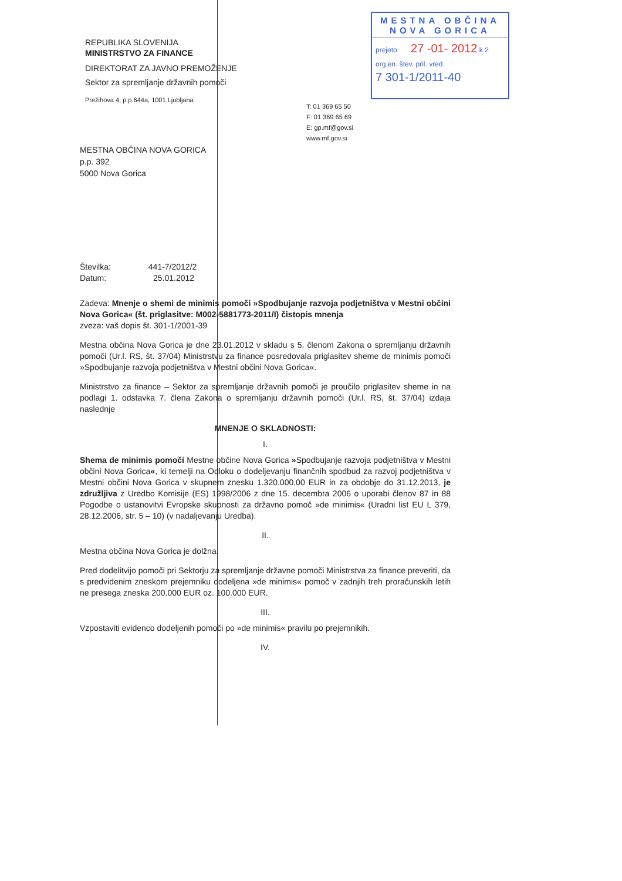REPUBLIKA SLOVENIJA
MINISTRSTVO ZA FINANCE
DIREKTORAT ZA JAVNO PREMOŽENJE
Sektor za spremljanje državnih pomoči
Prežihova 4, p.p.644a, 1001 Ljubljana
MESTNA OBČINA NOVA GORICA
prejeto 27 -01- 2012 k.2
org.en. štev. pril. vred.
7 301-1/2011-40
T: 01 369 65 50
F: 01 369 65 69
E: gp.mf@gov.si
www.mf.gov.si
MESTNA OBČINA NOVA GORICA
p.p. 392
5000 Nova Gorica
Številka: 441-7/2012/2
Datum: 25.01.2012
Zadeva: Mnenje o shemi de minimis pomoči »Spodbujanje razvoja podjetništva v Mestni občini Nova Gorica« (št. priglasitve: M002-5881773-2011/I) čistopis mnenja
zveza: vaš dopis št. 301-1/2001-39
Mestna občina Nova Gorica je dne 23.01.2012 v skladu s 5. členom Zakona o spremljanju državnih pomoči (Ur.l. RS, št. 37/04) Ministrstvu za finance posredovala priglasitev sheme de minimis pomoči »Spodbujanje razvoja podjetništva v Mestni občini Nova Gorica«.
Ministrstvo za finance – Sektor za spremljanje državnih pomoči je proučilo priglasitev sheme in na podlagi 1. odstavka 7. člena Zakona o spremljanju državnih pomoči (Ur.l. RS, št. 37/04) izdaja naslednje
MNENJE O SKLADNOSTI:
I.
Shema de minimis pomoči Mestne občine Nova Gorica »Spodbujanje razvoja podjetništva v Mestni občini Nova Gorica«, ki temelji na Odloku o dodeljevanju finančnih spodbud za razvoj podjetništva v Mestni občini Nova Gorica v skupnem znesku 1.320.000,00 EUR in za obdobje do 31.12.2013, je združljiva z Uredbo Komisije (ES) 1998/2006 z dne 15. decembra 2006 o uporabi členov 87 in 88 Pogodbe o ustanovitvi Evropske skupnosti za državno pomoč »de minimis« (Uradni list EU L 379, 28.12.2006, str. 5 – 10) (v nadaljevanju Uredba).
II.
Mestna občina Nova Gorica je dolžna:
Pred dodelitvijo pomoči pri Sektorju za spremljanje državne pomoči Ministrstva za finance preveriti, da s predvidenim zneskom prejemniku dodeljena »de minimis« pomoč v zadnjih treh proračunskih letih ne presega zneska 200.000 EUR oz. 100.000 EUR.
III.
Vzpostaviti evidenco dodeljenih pomoči po »de minimis« pravilu po prejemnikih.
IV.